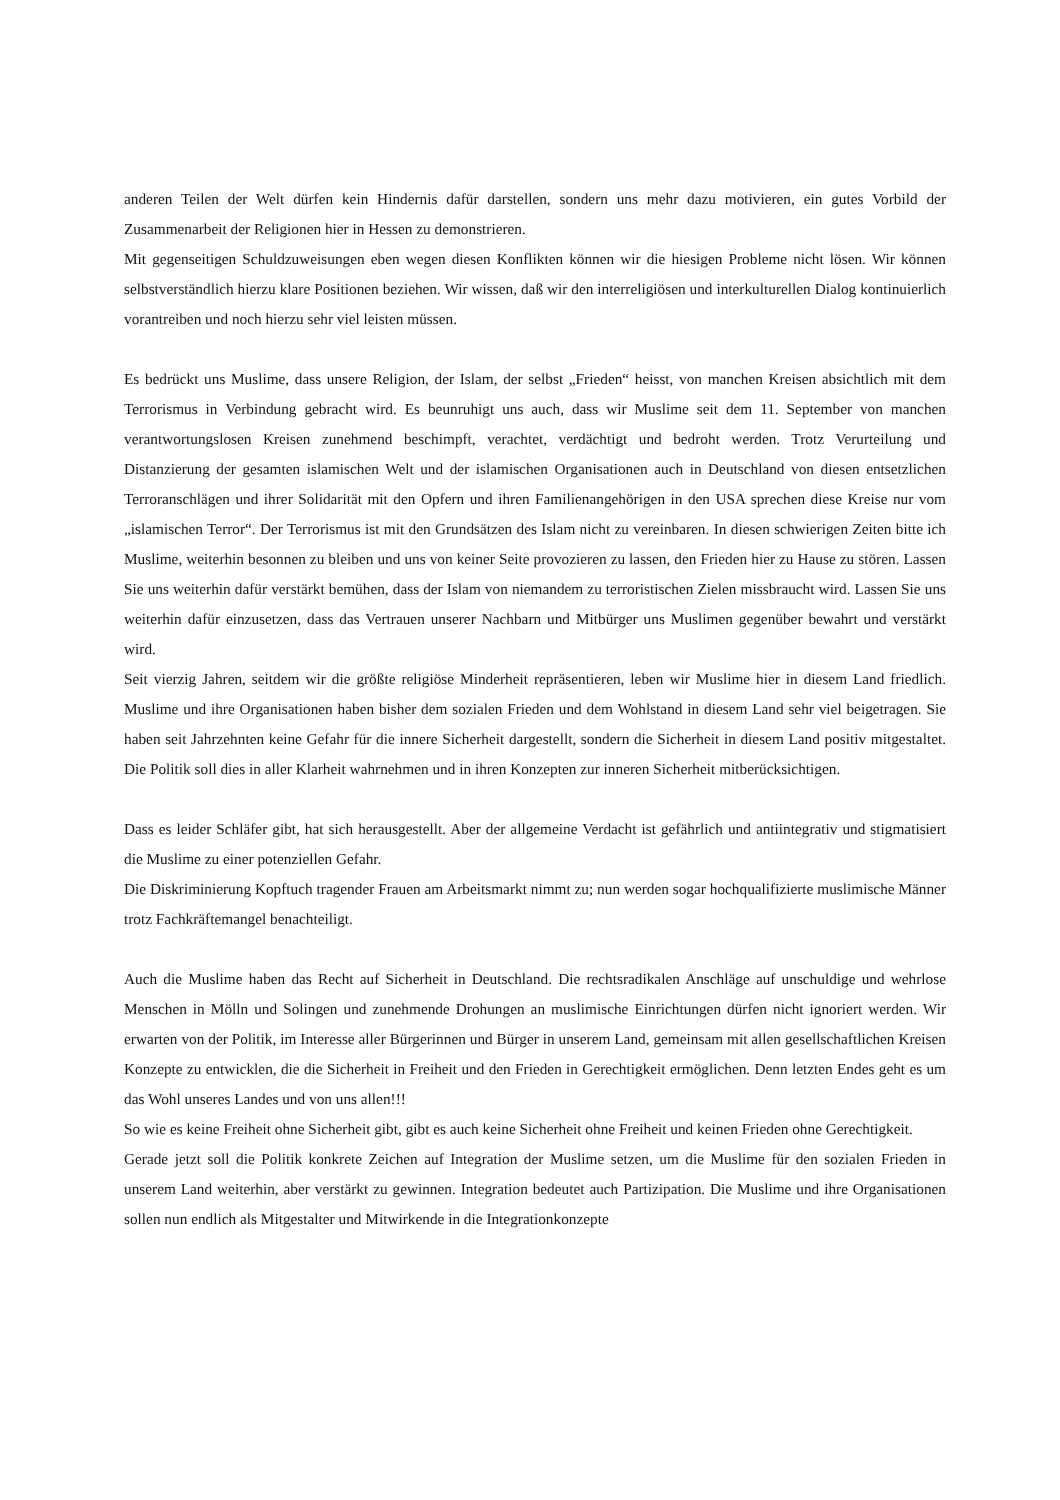anderen Teilen der Welt dürfen kein Hindernis dafür darstellen, sondern uns mehr dazu motivieren, ein gutes Vorbild der Zusammenarbeit der Religionen hier in Hessen zu demonstrieren.
Mit gegenseitigen Schuldzuweisungen eben wegen diesen Konflikten können wir die hiesigen Probleme nicht lösen. Wir können selbstverständlich hierzu klare Positionen beziehen. Wir wissen, daß wir den interreligiösen und interkulturellen Dialog kontinuierlich vorantreiben und noch hierzu sehr viel leisten müssen.
Es bedrückt uns Muslime, dass unsere Religion, der Islam, der selbst „Frieden“ heisst, von manchen Kreisen absichtlich mit dem Terrorismus in Verbindung gebracht wird. Es beunruhigt uns auch, dass wir Muslime seit dem 11. September von manchen verantwortungslosen Kreisen zunehmend beschimpft, verachtet, verdächtigt und bedroht werden. Trotz Verurteilung und Distanzierung der gesamten islamischen Welt und der islamischen Organisationen auch in Deutschland von diesen entsetzlichen Terroranschlägen und ihrer Solidarität mit den Opfern und ihren Familienangehörigen in den USA sprechen diese Kreise nur vom „islamischen Terror“. Der Terrorismus ist mit den Grundsätzen des Islam nicht zu vereinbaren. In diesen schwierigen Zeiten bitte ich Muslime, weiterhin besonnen zu bleiben und uns von keiner Seite provozieren zu lassen, den Frieden hier zu Hause zu stören. Lassen Sie uns weiterhin dafür verstärkt bemühen, dass der Islam von niemandem zu terroristischen Zielen missbraucht wird. Lassen Sie uns weiterhin dafür einzusetzen, dass das Vertrauen unserer Nachbarn und Mitbürger uns Muslimen gegenüber bewahrt und verstärkt wird.
Seit vierzig Jahren, seitdem wir die größte religiöse Minderheit repräsentieren, leben wir Muslime hier in diesem Land friedlich. Muslime und ihre Organisationen haben bisher dem sozialen Frieden und dem Wohlstand in diesem Land sehr viel beigetragen. Sie haben seit Jahrzehnten keine Gefahr für die innere Sicherheit dargestellt, sondern die Sicherheit in diesem Land positiv mitgestaltet. Die Politik soll dies in aller Klarheit wahrnehmen und in ihren Konzepten zur inneren Sicherheit mitberücksichtigen.
Dass es leider Schläfer gibt, hat sich herausgestellt. Aber der allgemeine Verdacht ist gefährlich und antiintegrativ und stigmatisiert die Muslime zu einer potenziellen Gefahr.
Die Diskriminierung Kopftuch tragender Frauen am Arbeitsmarkt nimmt zu; nun werden sogar hochqualifizierte muslimische Männer trotz Fachkräftemangel benachteiligt.
Auch die Muslime haben das Recht auf Sicherheit in Deutschland. Die rechtsradikalen Anschläge auf unschuldige und wehrlose Menschen in Mölln und Solingen und zunehmende Drohungen an muslimische Einrichtungen dürfen nicht ignoriert werden. Wir erwarten von der Politik, im Interesse aller Bürgerinnen und Bürger in unserem Land, gemeinsam mit allen gesellschaftlichen Kreisen Konzepte zu entwicklen, die die Sicherheit in Freiheit und den Frieden in Gerechtigkeit ermöglichen. Denn letzten Endes geht es um das Wohl unseres Landes und von uns allen!!!
So wie es keine Freiheit ohne Sicherheit gibt, gibt es auch keine Sicherheit ohne Freiheit und keinen Frieden ohne Gerechtigkeit.
Gerade jetzt soll die Politik konkrete Zeichen auf Integration der Muslime setzen, um die Muslime für den sozialen Frieden in unserem Land weiterhin, aber verstärkt zu gewinnen. Integration bedeutet auch Partizipation. Die Muslime und ihre Organisationen sollen nun endlich als Mitgestalter und Mitwirkende in die Integrationkonzepte